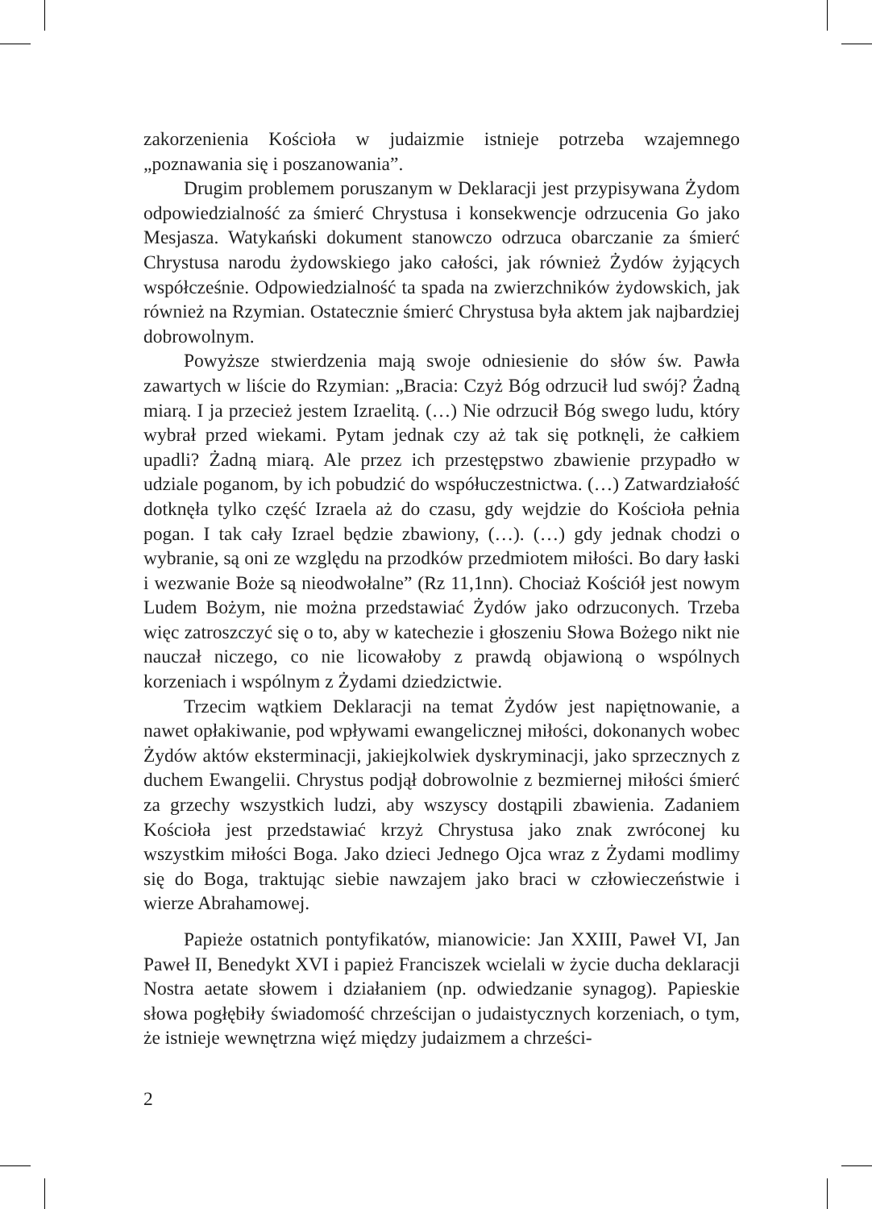zakorzenienia Kościoła w judaizmie istnieje potrzeba wzajemnego „poznawania się i poszanowania”.
Drugim problemem poruszanym w Deklaracji jest przypisywana Żydom odpowiedzialność za śmierć Chrystusa i konsekwencje odrzucenia Go jako Mesjasza. Watykański dokument stanowczo odrzuca obarczanie za śmierć Chrystusa narodu żydowskiego jako całości, jak również Żydów żyjących współcześnie. Odpowiedzialność ta spada na zwierzchników żydowskich, jak również na Rzymian. Ostatecznie śmierć Chrystusa była aktem jak najbardziej dobrowolnym.
Powyższe stwierdzenia mają swoje odniesienie do słów św. Pawła zawartych w liście do Rzymian: „Bracia: Czyż Bóg odrzucił lud swój? Żadną miarą. I ja przecież jestem Izraelitą. (…) Nie odrzucił Bóg swego ludu, który wybrał przed wiekami. Pytam jednak czy aż tak się potknęli, że całkiem upadli? Żadną miarą. Ale przez ich przestępstwo zbawienie przypadło w udziale poganom, by ich pobudzić do współuczestnictwa. (…) Zatwardziałość dotknęła tylko część Izraela aż do czasu, gdy wejdzie do Kościoła pełnia pogan. I tak cały Izrael będzie zbawiony, (…). (…) gdy jednak chodzi o wybranie, są oni ze względu na przodków przedmiotem miłości. Bo dary łaski i wezwanie Boże są nieodwołalne” (Rz 11,1nn). Chociaż Kościół jest nowym Ludem Bożym, nie można przedstawiać Żydów jako odrzuconych. Trzeba więc zatroszczyć się o to, aby w katechezie i głoszeniu Słowa Bożego nikt nie nauczał niczego, co nie licowałoby z prawdą objawioną o wspólnych korzeniach i wspólnym z Żydami dziedzictwie.
Trzecim wątkiem Deklaracji na temat Żydów jest napiętnowanie, a nawet opłakiwanie, pod wpływami ewangelicznej miłości, dokonanych wobec Żydów aktów eksterminacji, jakiejkolwiek dyskryminacji, jako sprzecznych z duchem Ewangelii. Chrystus podjął dobrowolnie z bezmiernej miłości śmierć za grzechy wszystkich ludzi, aby wszyscy dostąpili zbawienia. Zadaniem Kościoła jest przedstawiać krzyż Chrystusa jako znak zwróconej ku wszystkim miłości Boga. Jako dzieci Jednego Ojca wraz z Żydami modlimy się do Boga, traktując siebie nawzajem jako braci w człowieczeństwie i wierze Abrahamowej.
Papieże ostatnich pontyfikatów, mianowicie: Jan XXIII, Paweł VI, Jan Paweł II, Benedykt XVI i papież Franciszek wcielali w życie ducha deklaracji Nostra aetate słowem i działaniem (np. odwiedzanie synagog). Papieskie słowa pogłębiły świadomość chrześcijan o judaistycznych korzeniach, o tym, że istnieje wewnętrzna więź między judaizmem a chrześci-
2